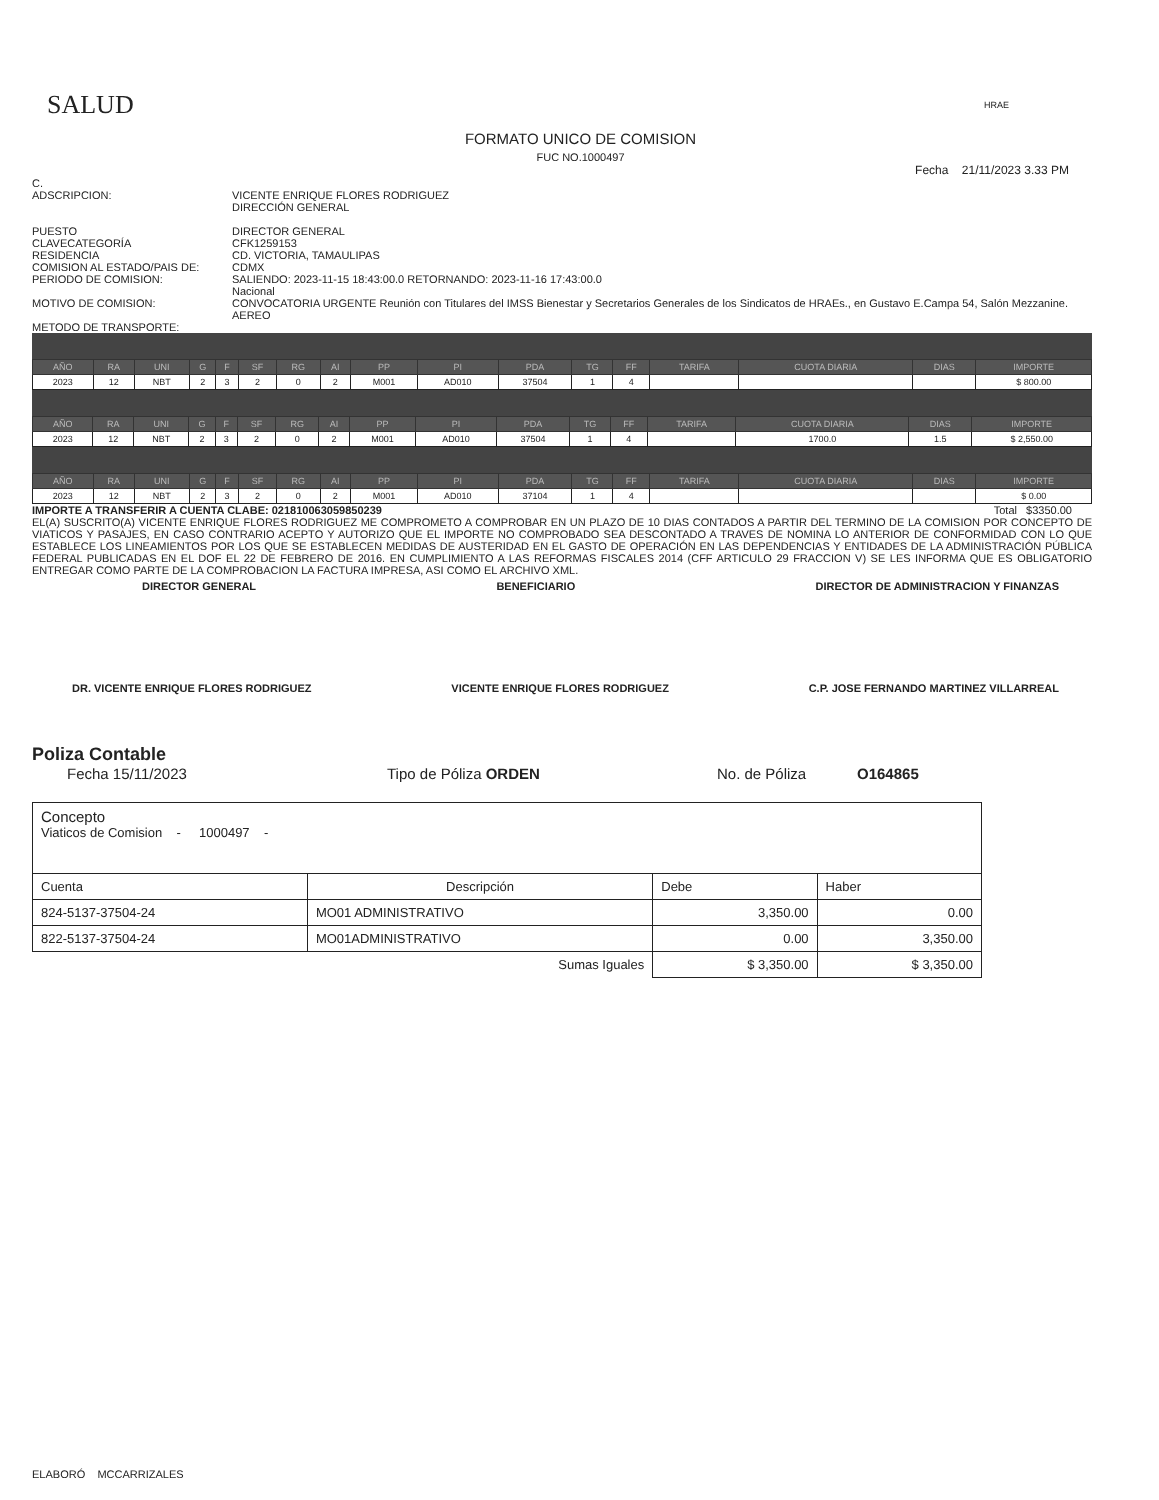SALUD
HRAE
FORMATO UNICO DE COMISION
FUC NO.1000497
Fecha 21/11/2023 3.33 PM
C.
ADSCRIPCION:
VICENTE ENRIQUE FLORES RODRIGUEZ
DIRECCIÓN GENERAL
PUESTO
CLAVECATEGORÍA
RESIDENCIA
COMISION AL ESTADO/PAIS DE:
PERIODO DE COMISION:
MOTIVO DE COMISION:
METODO DE TRANSPORTE:
DIRECTOR GENERAL
CFK1259153
CD. VICTORIA, TAMAULIPAS
CDMX
SALIENDO: 2023-11-15 18:43:00.0 RETORNANDO: 2023-11-16 17:43:00.0
Nacional
CONVOCATORIA URGENTE Reunión con Titulares del IMSS Bienestar y Secretarios Generales de los Sindicatos de HRAEs., en Gustavo E.Campa 54, Salón Mezzanine.
AEREO
| AÑO | RA | UNI | G | F | SF | RG | AI | PP | PI | PDA | TG | FF | TARIFA | CUOTA DIARIA | DIAS | IMPORTE |
| --- | --- | --- | --- | --- | --- | --- | --- | --- | --- | --- | --- | --- | --- | --- | --- | --- |
| 2023 | 12 | NBT | 2 | 3 | 2 | 0 | 2 | M001 | AD010 | 37504 | 1 | 4 | | | | $ 800.00 |
| AÑO | RA | UNI | G | F | SF | RG | AI | PP | PI | PDA | TG | FF | TARIFA | CUOTA DIARIA | DIAS | IMPORTE |
| --- | --- | --- | --- | --- | --- | --- | --- | --- | --- | --- | --- | --- | --- | --- | --- | --- |
| 2023 | 12 | NBT | 2 | 3 | 2 | 0 | 2 | M001 | AD010 | 37504 | 1 | 4 | | 1700.0 | 1.5 | $ 2,550.00 |
| AÑO | RA | UNI | G | F | SF | RG | AI | PP | PI | PDA | TG | FF | TARIFA | CUOTA DIARIA | DIAS | IMPORTE |
| --- | --- | --- | --- | --- | --- | --- | --- | --- | --- | --- | --- | --- | --- | --- | --- | --- |
| 2023 | 12 | NBT | 2 | 3 | 2 | 0 | 2 | M001 | AD010 | 37104 | 1 | 4 | | | | $ 0.00 |
IMPORTE A TRANSFERIR A CUENTA CLABE: 021810063059850239 Total $3350.00
EL(A) SUSCRITO(A) VICENTE ENRIQUE FLORES RODRIGUEZ ME COMPROMETO A COMPROBAR EN UN PLAZO DE 10 DIAS CONTADOS A PARTIR DEL TERMINO DE LA COMISION POR CONCEPTO DE VIATICOS Y PASAJES, EN CASO CONTRARIO ACEPTO Y AUTORIZO QUE EL IMPORTE NO COMPROBADO SEA DESCONTADO A TRAVES DE NOMINA LO ANTERIOR DE CONFORMIDAD CON LO QUE ESTABLECE LOS LINEAMIENTOS POR LOS QUE SE ESTABLECEN MEDIDAS DE AUSTERIDAD EN EL GASTO DE OPERACIÓN EN LAS DEPENDENCIAS Y ENTIDADES DE LA ADMINISTRACIÓN PÚBLICA FEDERAL PUBLICADAS EN EL DOF EL 22 DE FEBRERO DE 2016. EN CUMPLIMIENTO A LAS REFORMAS FISCALES 2014 (CFF ARTICULO 29 FRACCION V) SE LES INFORMA QUE ES OBLIGATORIO ENTREGAR COMO PARTE DE LA COMPROBACION LA FACTURA IMPRESA, ASI COMO EL ARCHIVO XML.
DIRECTOR GENERAL BENEFICIARIO DIRECTOR DE ADMINISTRACION Y FINANZAS
DR. VICENTE ENRIQUE FLORES RODRIGUEZ VICENTE ENRIQUE FLORES RODRIGUEZ C.P. JOSE FERNANDO MARTINEZ VILLARREAL
Poliza Contable
Fecha 15/11/2023 Tipo de Póliza ORDEN No. de Póliza O164865
| Concepto Viaticos de Comision - 1000497 - | | | |
| Cuenta | Descripción | Debe | Haber |
| 824-5137-37504-24 | MO01 ADMINISTRATIVO | 3,350.00 | 0.00 |
| 822-5137-37504-24 | MO01ADMINISTRATIVO | 0.00 | 3,350.00 |
| | Sumas Iguales | $ 3,350.00 | $ 3,350.00 |
ELABORÓ MCCARRIZALES